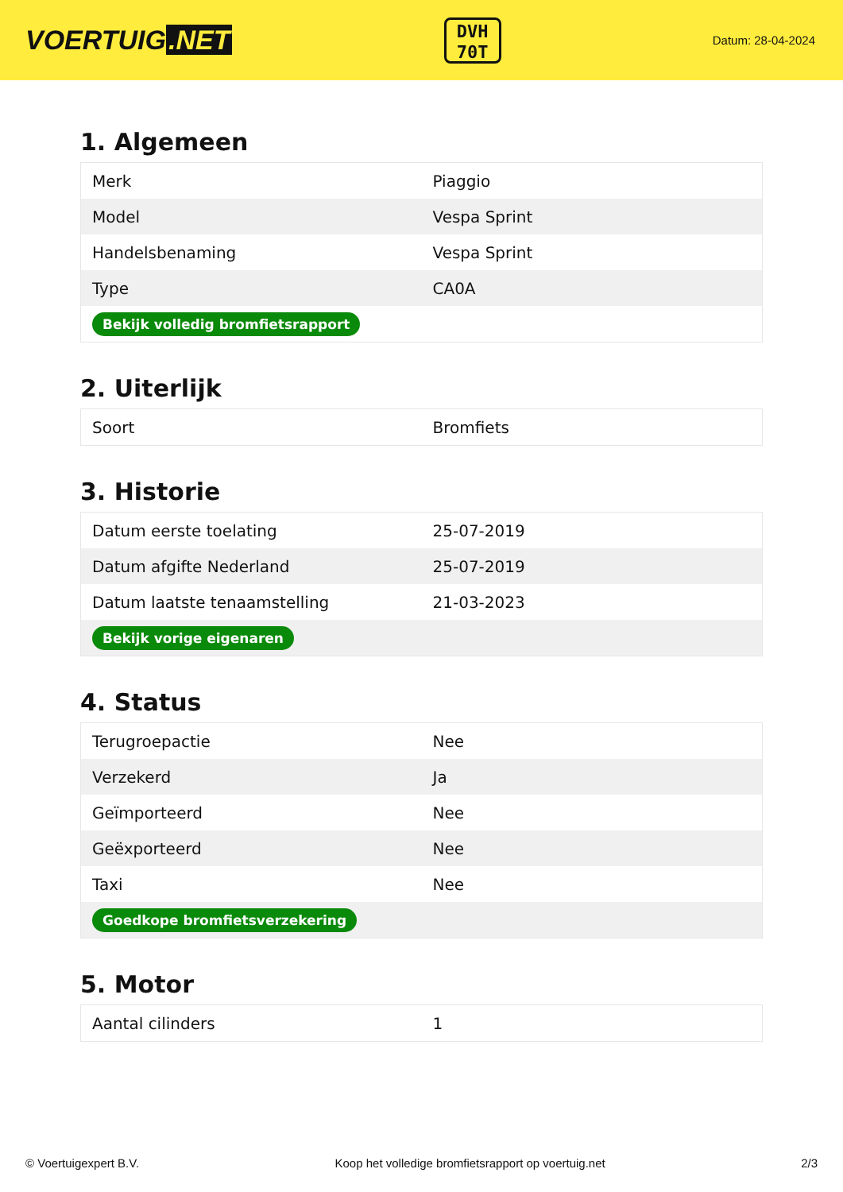VOERTUIG.NET
DVH
70T
Datum: 28-04-2024
1. Algemeen
| Merk | Piaggio |
| Model | Vespa Sprint |
| Handelsbenaming | Vespa Sprint |
| Type | CA0A |
| Bekijk volledig bromfietsrapport | |
2. Uiterlijk
| Soort | Bromfiets |
3. Historie
| Datum eerste toelating | 25-07-2019 |
| Datum afgifte Nederland | 25-07-2019 |
| Datum laatste tenaamstelling | 21-03-2023 |
| Bekijk vorige eigenaren | |
4. Status
| Terugroepactie | Nee |
| Verzekerd | Ja |
| Geïmporteerd | Nee |
| Geëxporteerd | Nee |
| Taxi | Nee |
| Goedkope bromfietsverzekering | |
5. Motor
| Aantal cilinders | 1 |
© Voertuigexpert B.V. Koop het volledige bromfietsrapport op voertuig.net 2/3